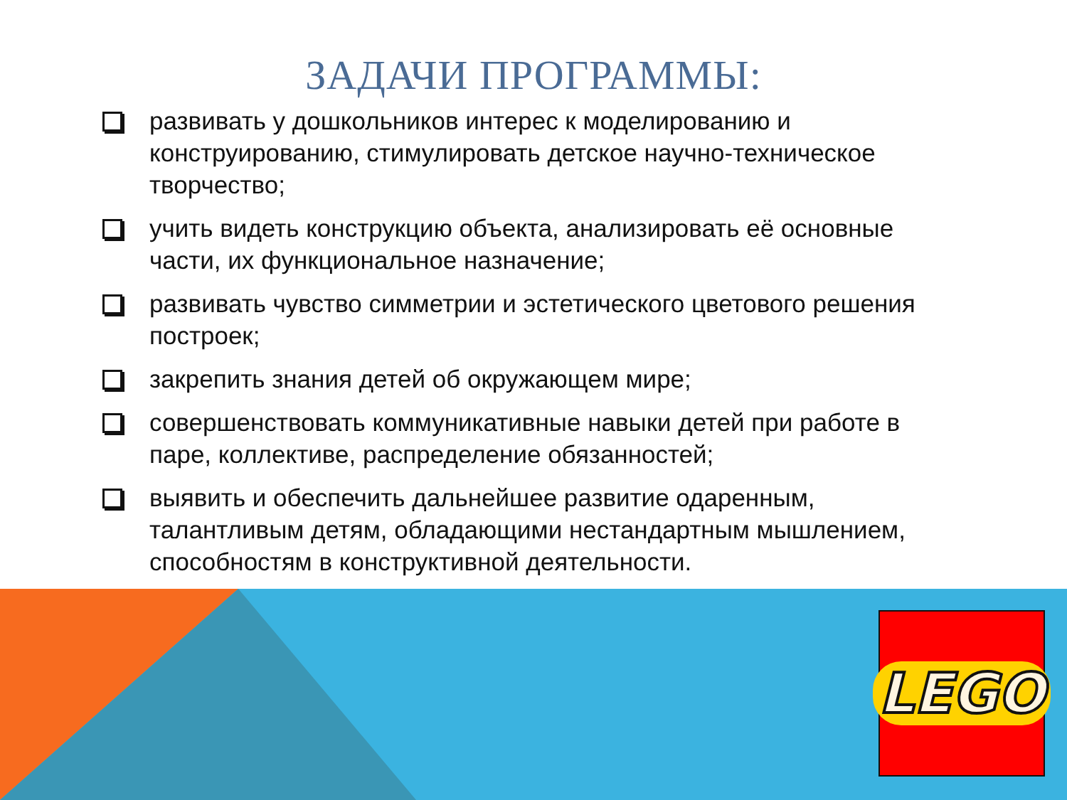ЗАДАЧИ ПРОГРАММЫ:
развивать у дошкольников интерес к моделированию и конструированию, стимулировать детское научно-техническое творчество;
учить видеть конструкцию объекта, анализировать её основные части, их функциональное назначение;
развивать чувство симметрии и эстетического цветового решения построек;
закрепить знания детей об окружающем мире;
совершенствовать коммуникативные навыки детей при работе в паре, коллективе, распределение обязанностей;
выявить и обеспечить дальнейшее развитие одаренным, талантливым детям, обладающими нестандартным мышлением, способностям в конструктивной деятельности.
LEGO